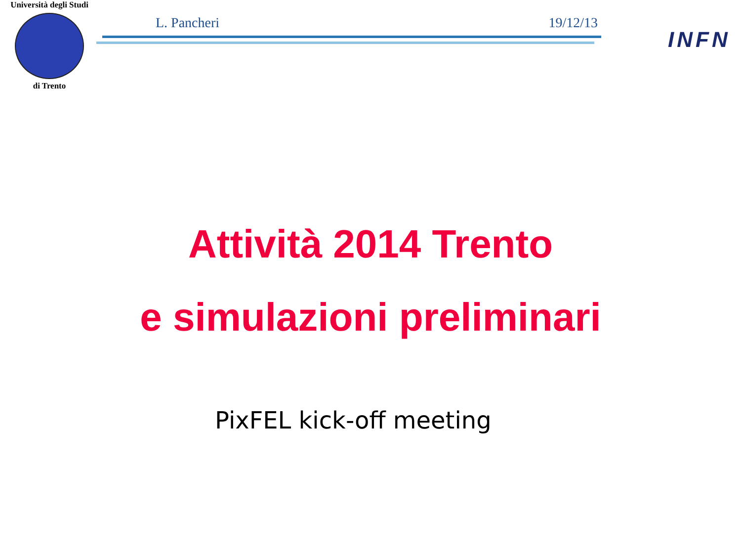Università degli Studi
di Trento
L. Pancheri 19/12/13
INFN
Attività 2014 Trento
e simulazioni preliminari
PixFEL kick-off meeting